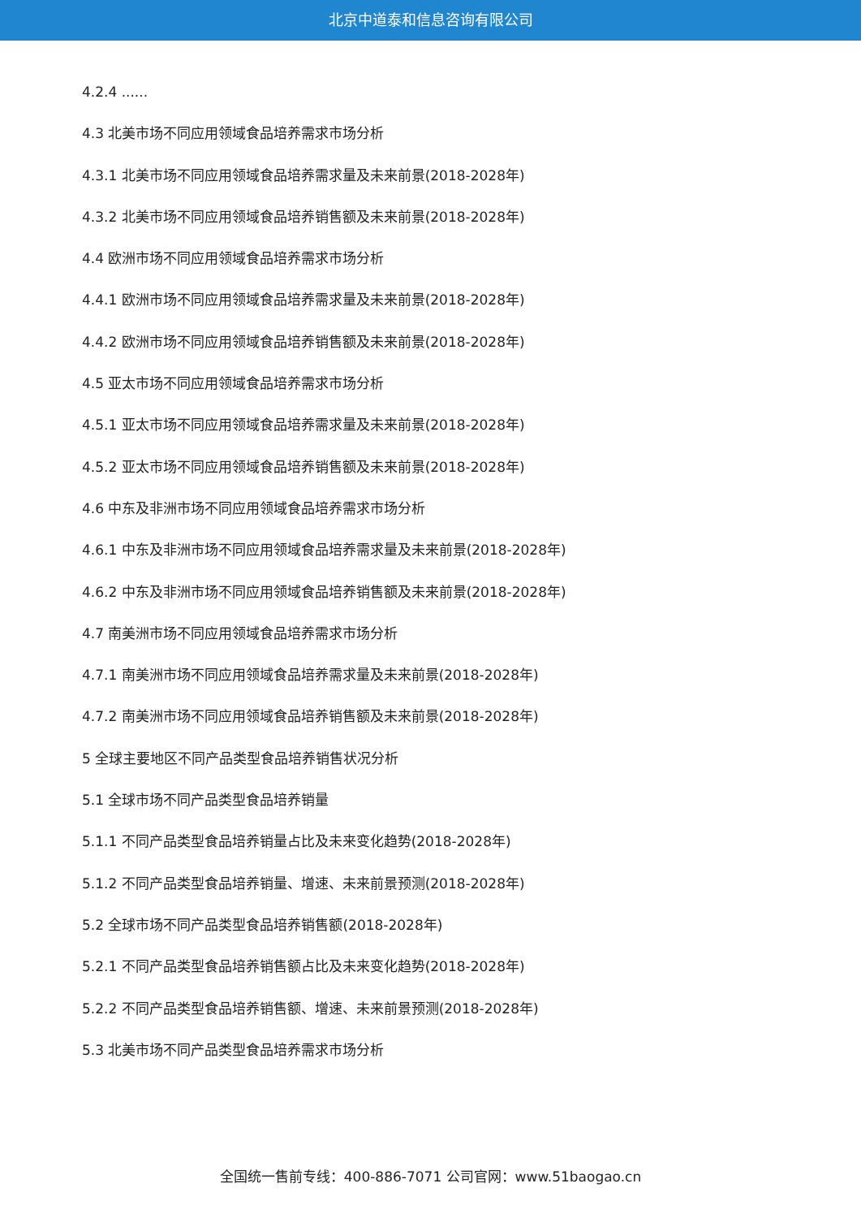北京中道泰和信息咨询有限公司
4.2.4 ......
4.3 北美市场不同应用领域食品培养需求市场分析
4.3.1 北美市场不同应用领域食品培养需求量及未来前景(2018-2028年)
4.3.2 北美市场不同应用领域食品培养销售额及未来前景(2018-2028年)
4.4 欧洲市场不同应用领域食品培养需求市场分析
4.4.1 欧洲市场不同应用领域食品培养需求量及未来前景(2018-2028年)
4.4.2 欧洲市场不同应用领域食品培养销售额及未来前景(2018-2028年)
4.5 亚太市场不同应用领域食品培养需求市场分析
4.5.1 亚太市场不同应用领域食品培养需求量及未来前景(2018-2028年)
4.5.2 亚太市场不同应用领域食品培养销售额及未来前景(2018-2028年)
4.6 中东及非洲市场不同应用领域食品培养需求市场分析
4.6.1 中东及非洲市场不同应用领域食品培养需求量及未来前景(2018-2028年)
4.6.2 中东及非洲市场不同应用领域食品培养销售额及未来前景(2018-2028年)
4.7 南美洲市场不同应用领域食品培养需求市场分析
4.7.1 南美洲市场不同应用领域食品培养需求量及未来前景(2018-2028年)
4.7.2 南美洲市场不同应用领域食品培养销售额及未来前景(2018-2028年)
5 全球主要地区不同产品类型食品培养销售状况分析
5.1 全球市场不同产品类型食品培养销量
5.1.1 不同产品类型食品培养销量占比及未来变化趋势(2018-2028年)
5.1.2 不同产品类型食品培养销量、增速、未来前景预测(2018-2028年)
5.2 全球市场不同产品类型食品培养销售额(2018-2028年)
5.2.1 不同产品类型食品培养销售额占比及未来变化趋势(2018-2028年)
5.2.2 不同产品类型食品培养销售额、增速、未来前景预测(2018-2028年)
5.3 北美市场不同产品类型食品培养需求市场分析
全国统一售前专线：400-886-7071 公司官网：www.51baogao.cn